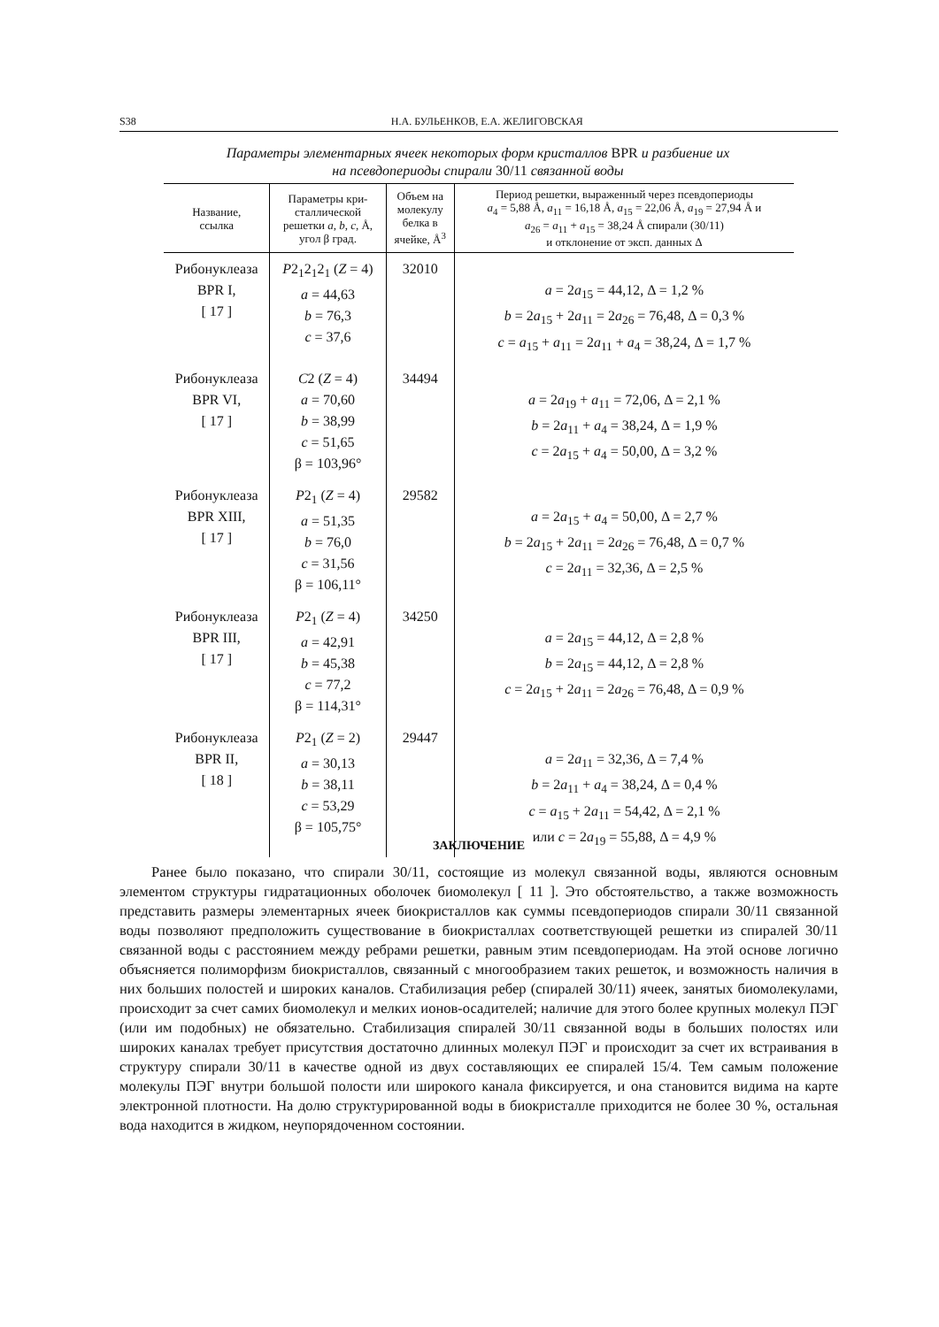S38 Н.А. БУЛЬЕНКОВ, Е.А. ЖЕЛИГОВСКАЯ
Параметры элементарных ячеек некоторых форм кристаллов BPR и разбиение их
на псевдопериоды спирали 30/11 связанной воды
| Название, ссылка | Параметры кри- сталлической решетки a , b , c , Å, угол β град. | Объем на молекулу белка в ячейке, Å<sup>3</sup> | Период решетки, выраженный через псевдопериоды a<sub>4</sub> = 5,88 Å, a<sub>11</sub> = 16,18 Å, a<sub>15</sub> = 22,06 Å, a<sub>19</sub> = 27,94 Å и a<sub>26</sub> = a<sub>11</sub> + a<sub>15</sub> = 38,24 Å спирали (30/11) и отклонение от эксп. данных Δ |
| --- | --- | --- | --- |
| Рибонуклеаза BPR I, [ 17 ] | P 2<sub>1</sub>2<sub>1</sub>2<sub>1</sub> ( Z = 4) a = 44,63 b = 76,3 c = 37,6 | 32010 | a = 2 a<sub>15</sub> = 44,12, Δ = 1,2 % b = 2 a<sub>15</sub> + 2 a<sub>11</sub> = 2 a<sub>26</sub> = 76,48, Δ = 0,3 % c = a<sub>15</sub> + a<sub>11</sub> = 2 a<sub>11</sub> + a<sub>4</sub> = 38,24, Δ = 1,7 % |
| Рибонуклеаза BPR VI, [ 17 ] | C 2 ( Z = 4) a = 70,60 b = 38,99 c = 51,65 β = 103,96° | 34494 | a = 2 a<sub>19</sub> + a<sub>11</sub> = 72,06, Δ = 2,1 % b = 2 a<sub>11</sub> + a<sub>4</sub> = 38,24, Δ = 1,9 % c = 2 a<sub>15</sub> + a<sub>4</sub> = 50,00, Δ = 3,2 % |
| Рибонуклеаза BPR XIII, [ 17 ] | P 2<sub>1</sub> ( Z = 4) a = 51,35 b = 76,0 c = 31,56 β = 106,11° | 29582 | a = 2 a<sub>15</sub> + a<sub>4</sub> = 50,00, Δ = 2,7 % b = 2 a<sub>15</sub> + 2 a<sub>11</sub> = 2 a<sub>26</sub> = 76,48, Δ = 0,7 % c = 2 a<sub>11</sub> = 32,36, Δ = 2,5 % |
| Рибонуклеаза BPR III, [ 17 ] | P 2<sub>1</sub> ( Z = 4) a = 42,91 b = 45,38 c = 77,2 β = 114,31° | 34250 | a = 2 a<sub>15</sub> = 44,12, Δ = 2,8 % b = 2 a<sub>15</sub> = 44,12, Δ = 2,8 % c = 2 a<sub>15</sub> + 2 a<sub>11</sub> = 2 a<sub>26</sub> = 76,48, Δ = 0,9 % |
| Рибонуклеаза BPR II, [ 18 ] | P 2<sub>1</sub> ( Z = 2) a = 30,13 b = 38,11 c = 53,29 β = 105,75° | 29447 | a = 2 a<sub>11</sub> = 32,36, Δ = 7,4 % b = 2 a<sub>11</sub> + a<sub>4</sub> = 38,24, Δ = 0,4 % c = a<sub>15</sub> + 2 a<sub>11</sub> = 54,42, Δ = 2,1 % или c = 2 a<sub>19</sub> = 55,88, Δ = 4,9 % |
ЗАКЛЮЧЕНИЕ
Ранее было показано, что спирали 30/11, состоящие из молекул связанной воды, являются основным элементом структуры гидратационных оболочек биомолекул [ 11 ]. Это обстоятельство, а также возможность представить размеры элементарных ячеек биокристаллов как суммы псевдопериодов спирали 30/11 связанной воды позволяют предположить существование в биокристаллах соответствующей решетки из спиралей 30/11 связанной воды с расстоянием между ребрами решетки, равным этим псевдопериодам. На этой основе логично объясняется полиморфизм биокристаллов, связанный с многообразием таких решеток, и возможность наличия в них больших полостей и широких каналов. Стабилизация ребер (спиралей 30/11) ячеек, занятых биомолекулами, происходит за счет самих биомолекул и мелких ионов-осадителей; наличие для этого более крупных молекул ПЭГ (или им подобных) не обязательно. Стабилизация спиралей 30/11 связанной воды в больших полостях или широких каналах требует присутствия достаточно длинных молекул ПЭГ и происходит за счет их встраивания в структуру спирали 30/11 в качестве одной из двух составляющих ее спиралей 15/4. Тем самым положение молекулы ПЭГ внутри большой полости или широкого канала фиксируется, и она становится видима на карте электронной плотности. На долю структурированной воды в биокристалле приходится не более 30 %, остальная вода находится в жидком, неупорядоченном состоянии.